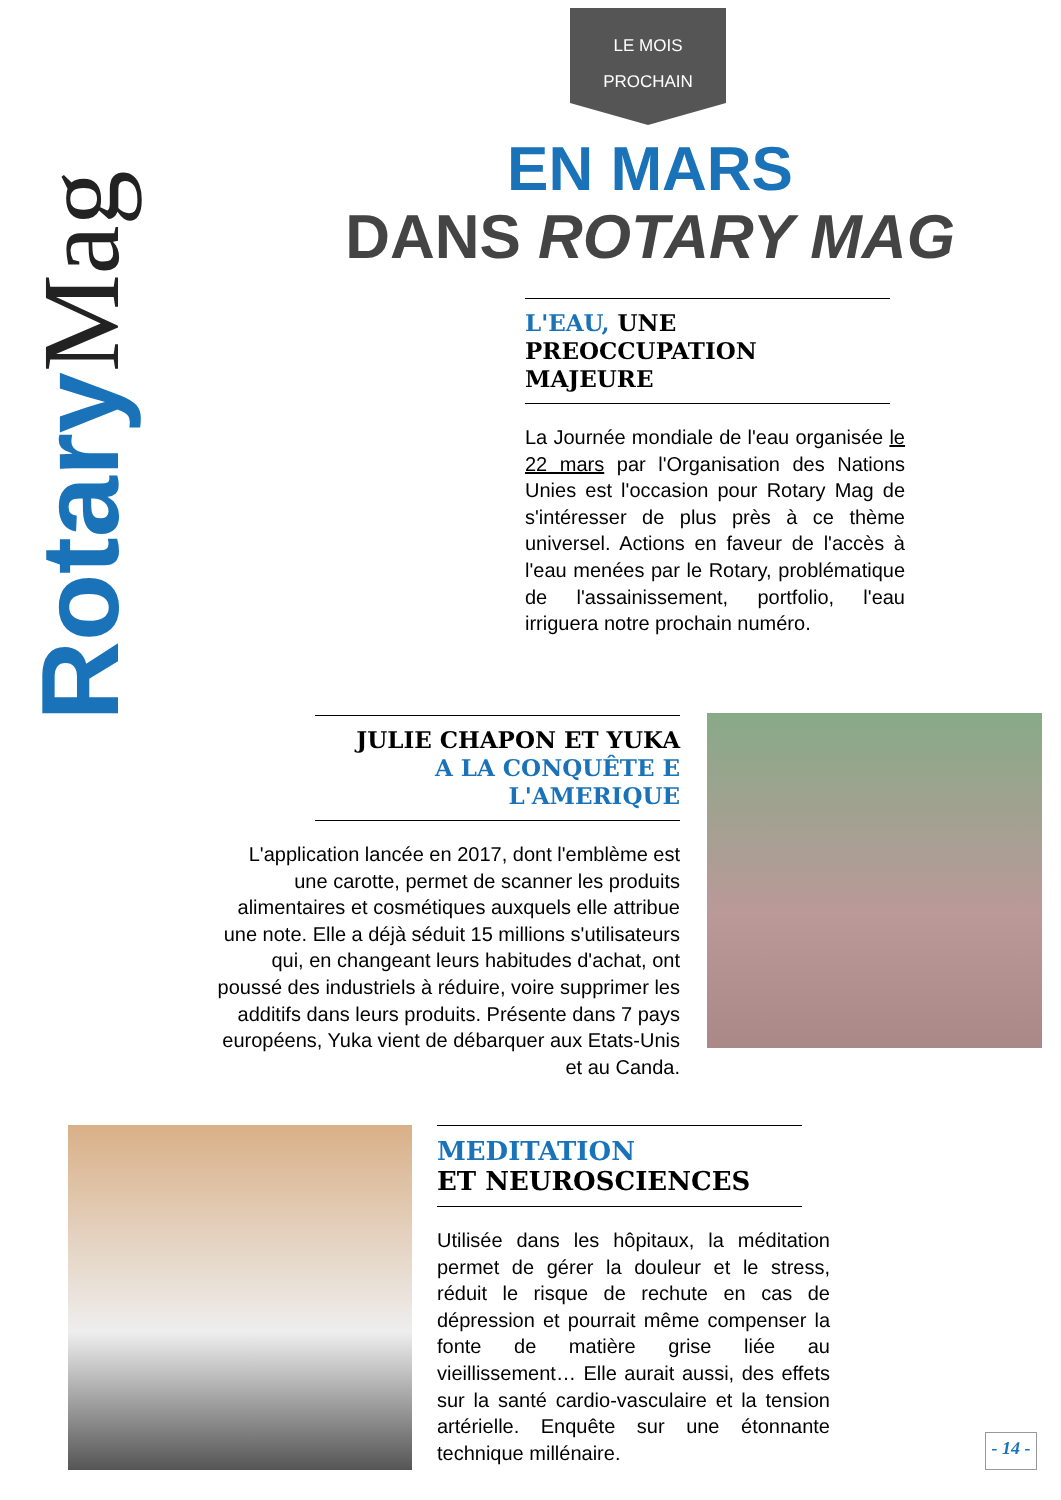LE MOIS
PROCHAIN
RotaryMag
EN MARS
DANS ROTARY MAG
L'EAU, UNE PREOCCUPATION
MAJEURE
La Journée mondiale de l'eau organisée le 22 mars par l'Organisation des Nations Unies est l'occasion pour Rotary Mag de s'intéresser de plus près à ce thème universel. Actions en faveur de l'accès à l'eau menées par le Rotary, problématique de l'assainissement, portfolio, l'eau irriguera notre prochain numéro.
JULIE CHAPON ET YUKA
A LA CONQUÊTE E L'AMERIQUE
L'application lancée en 2017, dont l'emblème est une carotte, permet de scanner les produits alimentaires et cosmétiques auxquels elle attribue une note. Elle a déjà séduit 15 millions s'utilisateurs qui, en changeant leurs habitudes d'achat, ont poussé des industriels à réduire, voire supprimer les additifs dans leurs produits. Présente dans 7 pays européens, Yuka vient de débarquer aux Etats-Unis et au Canda.
MEDITATION
ET NEUROSCIENCES
Utilisée dans les hôpitaux, la méditation permet de gérer la douleur et le stress, réduit le risque de rechute en cas de dépression et pourrait même compenser la fonte de matière grise liée au vieillissement… Elle aurait aussi, des effets sur la santé cardio-vasculaire et la tension artérielle. Enquête sur une étonnante technique millénaire.
- 14 -